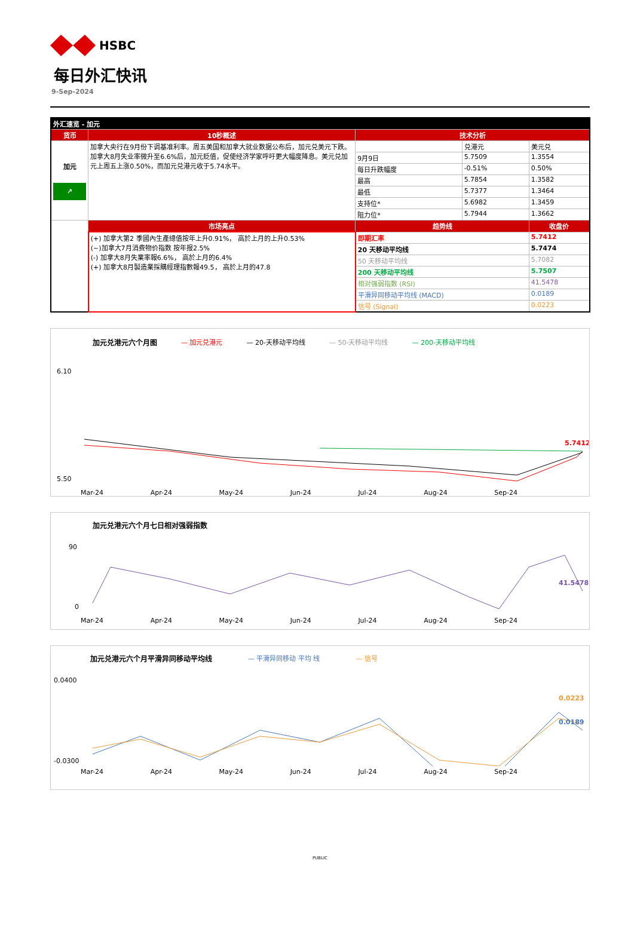HSBC
每日外汇快讯
9-Sep-2024
| 外汇速览 - 加元 | | | | |
| 货币 | 10秒概述 | 技术分析 | | |
| 加元 ↗ | 加拿大央行在9月份下调基准利率。周五美国和加拿大就业数据公布后，加元兑美元下跌。加拿大8月失业率微升至6.6%后，加元贬值，促使经济学家呼吁更大幅度降息。美元兑加元上周五上涨0.50%，而加元兑港元收于5.74水平。 | | 兑港元 | 美元兑 |
| | | 9月9日 | 5.7509 | 1.3554 |
| | | 每日升跌幅度 | -0.51% | 0.50% |
| | | 最高 | 5.7854 | 1.3582 |
| | | 最低 | 5.7377 | 1.3464 |
| | | 支持位* | 5.6982 | 1.3459 |
| | | 阻力位* | 5.7944 | 1.3662 |
| | 市场亮点 | 趋势线 | | 收盘价 |
| | (+) 加拿大第2 季國內生產總值按年上升0.91%， 高於上月的上升0.53% (~)加拿大7月消费物价指数 按年报2.5% (-) 加拿大8月失業率報6.6%， 高於上月的6.4% (+) 加拿大8月製造業採購經理指數報49.5， 高於上月的47.8 | 即期汇率 | | 5.7412 |
| | | 20 天移动平均线 | | 5.7474 |
| | | 50 天移动平均线 | | 5.7082 |
| | | 200 天移动平均线 | | 5.7507 |
| | | 相对强弱指数 (RSI) | | 41.5478 |
| | | 平滑异同移动平均线 (MACD) | | 0.0189 |
| | | 信号 (Signal) | | 0.0223 |
加元兑港元六个月图 — 加元兑港元 — 20-天移动平均线 — 50-天移动平均线 — 200-天移动平均线
6.10
5.50
5.7412
Mar-24 Apr-24 May-24 Jun-24 Jul-24 Aug-24 Sep-24
加元兑港元六个月七日相对强弱指数
90
0
41.5478
Mar-24 Apr-24 May-24 Jun-24 Jul-24 Aug-24 Sep-24
加元兑港元六个月平滑异同移动平均线 — 平滑异同移动 平均 线 — 信号
0.0400
-0.0300
0.0223
0.0189
Mar-24 Apr-24 May-24 Jun-24 Jul-24 Aug-24 Sep-24
PUBLIC